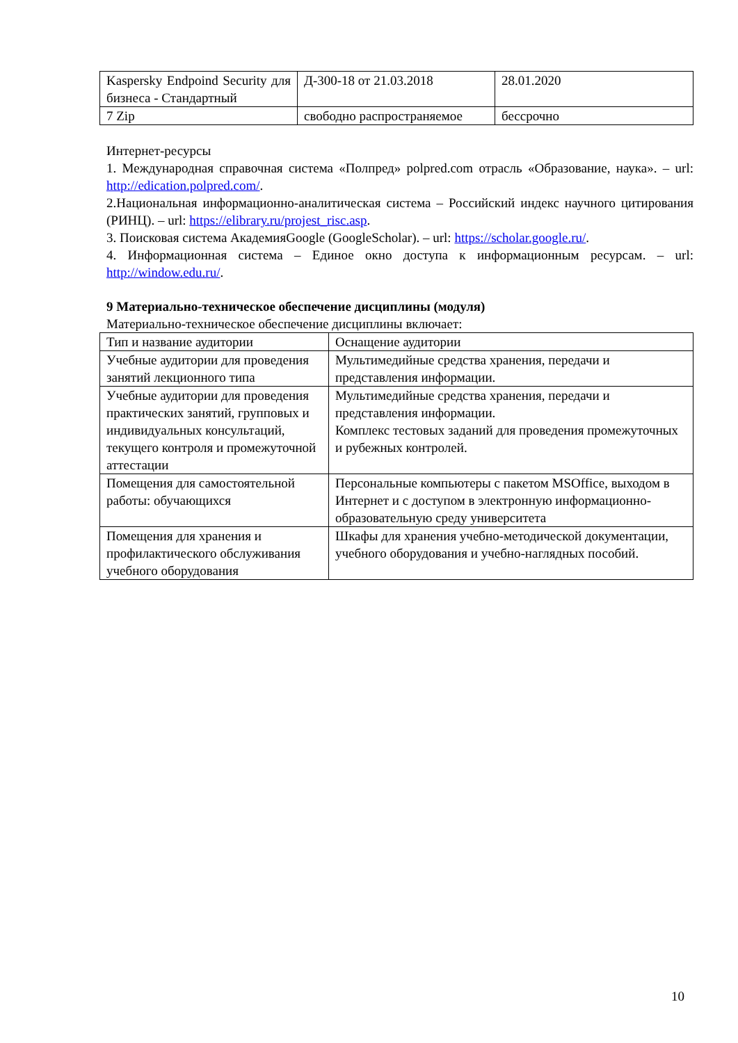| Kaspersky Endpoind Security для бизнеса - Стандартный | Д-300-18 от 21.03.2018 | 28.01.2020 |
| 7 Zip | свободно распространяемое | бессрочно |
Интернет-ресурсы
1. Международная справочная система «Полпред» polpred.com отрасль «Образование, наука». – url: http://edication.polpred.com/.
2.Национальная информационно-аналитическая система – Российский индекс научного цитирования (РИНЦ). – url: https://elibrary.ru/projest_risc.asp.
3. Поисковая система АкадемияGoogle (GoogleScholar). – url: https://scholar.google.ru/.
4. Информационная система – Единое окно доступа к информационным ресурсам. – url: http://window.edu.ru/.
9 Материально-техническое обеспечение дисциплины (модуля)
Материально-техническое обеспечение дисциплины включает:
| Тип и название аудитории | Оснащение аудитории |
| --- | --- |
| Учебные аудитории для проведения занятий лекционного типа | Мультимедийные средства хранения, передачи и представления информации. |
| Учебные аудитории для проведения практических занятий, групповых и индивидуальных консультаций, текущего контроля и промежуточной аттестации | Мультимедийные средства хранения, передачи и представления информации. Комплекс тестовых заданий для проведения промежуточных и рубежных контролей. |
| Помещения для самостоятельной работы: обучающихся | Персональные компьютеры с пакетом MSOffice, выходом в Интернет и с доступом в электронную информационно-образовательную среду университета |
| Помещения для хранения и профилактического обслуживания учебного оборудования | Шкафы для хранения учебно-методической документации, учебного оборудования и учебно-наглядных пособий. |
10